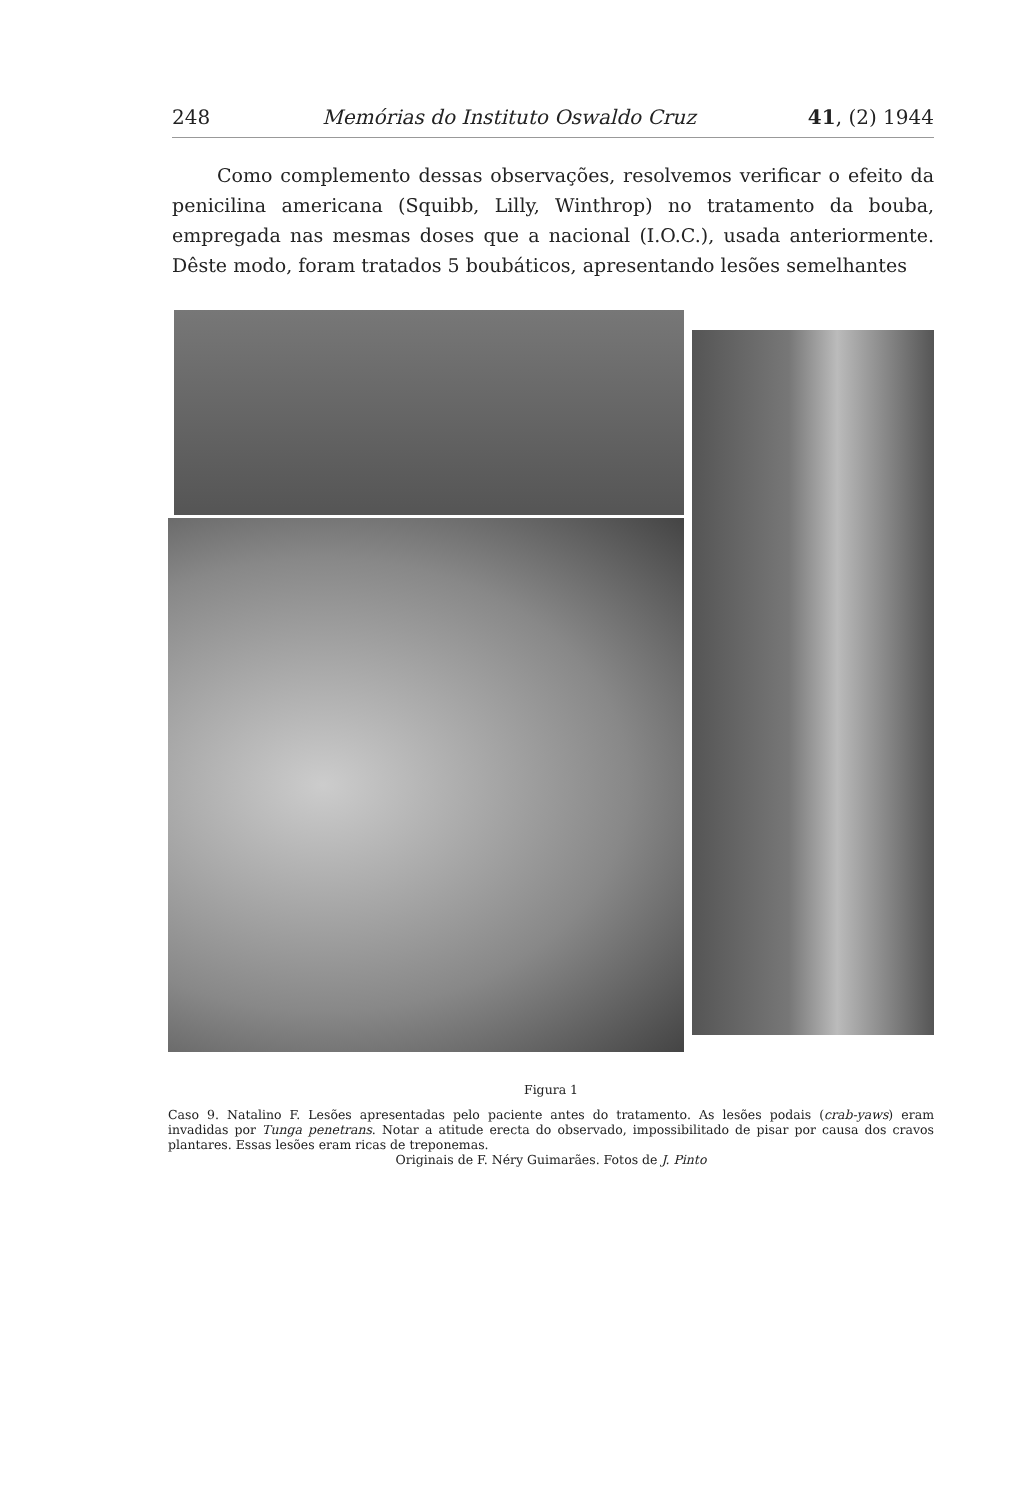248 Memórias do Instituto Oswaldo Cruz 41, (2) 1944
Como complemento dessas observações, resolvemos verificar o efeito da penicilina americana (Squibb, Lilly, Winthrop) no tratamento da bouba, empregada nas mesmas doses que a nacional (I.O.C.), usada anteriormente. Dêste modo, foram tratados 5 boubáticos, apresentando lesões semelhantes
Figura 1
Caso 9. Natalino F. Lesões apresentadas pelo paciente antes do tratamento. As lesões podais (crab-yaws) eram invadidas por Tunga penetrans. Notar a atitude erecta do observado, impossibilitado de pisar por causa dos cravos plantares. Essas lesões eram ricas de treponemas.
Originais de F. Néry Guimarães. Fotos de J. Pinto